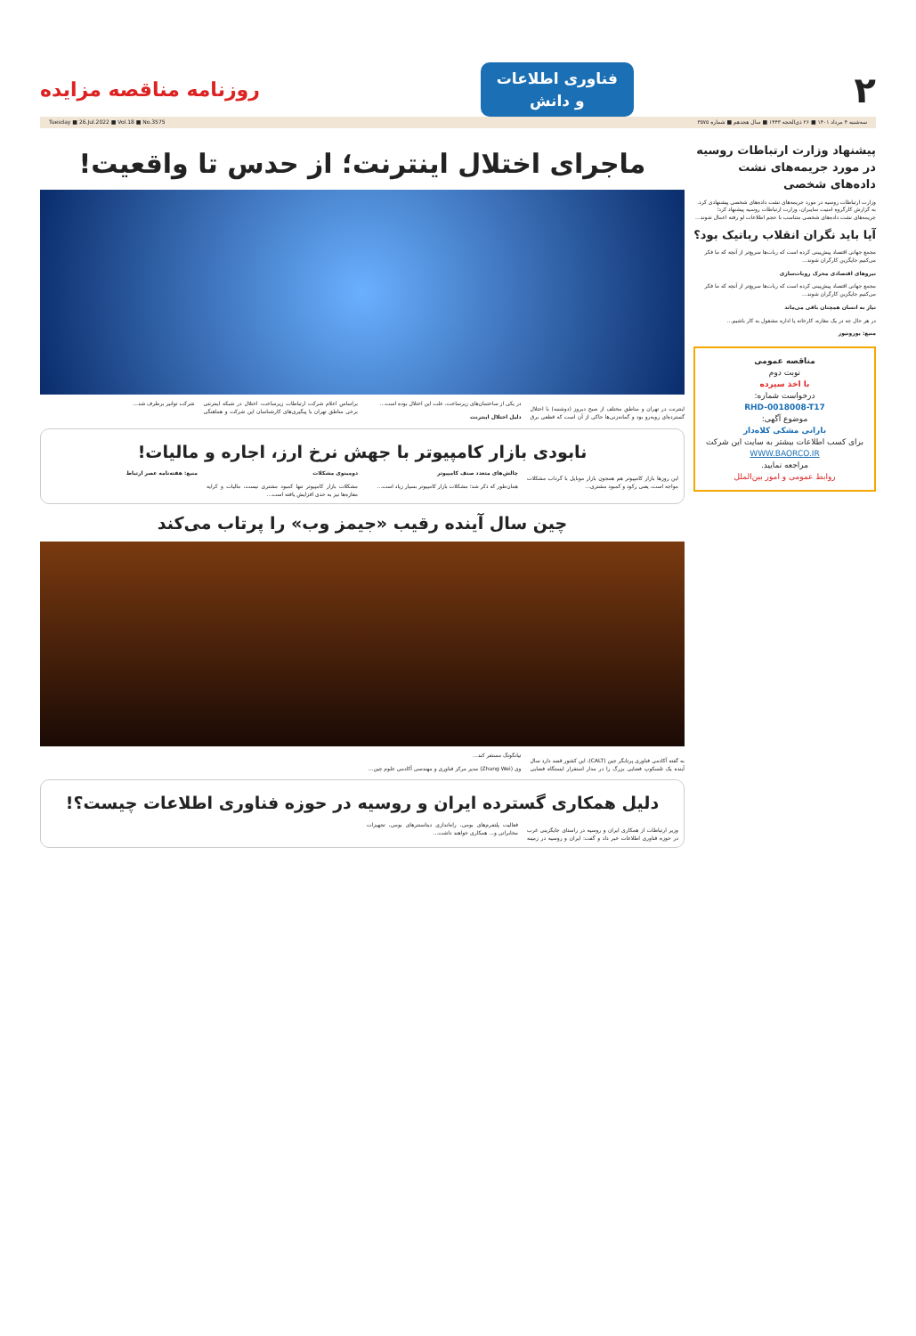۲
فناوری اطلاعات
و دانش
روزنامه مناقصه مزایده
سه‌شنبه ۴ مرداد ۱۴۰۱ ■ ۲۶ ذی‌الحجه ۱۴۴۳ ■ سال هجدهم ■ شماره ۳۵۷۵ Tuesday ■ 26.Jul.2022 ■ Vol.18 ■ No.3575
پیشنهاد وزارت ارتباطات روسیه در مورد جریمه‌های نشت داده‌های شخصی
وزارت ارتباطات روسیه در مورد جریمه‌های نشت داده‌های شخصی پیشنهادی کرد. به گزارش کارگروه امنیت سایبران، وزارت ارتباطات روسیه پیشنهاد کرد؛ جریمه‌های نشت داده‌های شخصی متناسب با حجم اطلاعات لو رفته اعمال شوند...
آیا باید نگران انقلاب رباتیک بود؟
مجمع جهانی اقتصاد پیش‌بینی کرده است که ربات‌ها سریع‌تر از آنچه که ما فکر می‌کنیم جایگزین کارگران شوند...
نیروهای اقتصادی محرک روبات‌سازی
مجمع جهانی اقتصاد پیش‌بینی کرده است که ربات‌ها سریع‌تر از آنچه که ما فکر می‌کنیم جایگزین کارگران شوند...
نیاز به انسان همچنان باقی می‌ماند
در هر حال چه در یک مغازه، کارخانه یا اداره مشغول به کار باشیم...
منبع: یورونیوز
مناقصه عمومی
نوبت دوم
با اخذ سپرده
درخواست شماره:
RHD-0018008-T17
موضوع آگهی:
بارانی مشکی کلاه‌دار
برای کسب اطلاعات بیشتر به سایت این شرکت
WWW.BAORCO.IR
مراجعه نمایید.
روابط عمومی و امور بین‌الملل
ماجرای اختلال اینترنت؛ از حدس تا واقعیت!
اینترنت در تهران و مناطق مختلف از صبح دیروز (دوشنبه) با اختلال گسترده‌ای روبه‌رو بود و گمانه‌زنی‌ها حاکی از آن است که قطعی برق در یکی از ساختمان‌های زیرساخت، علت این اختلال بوده است...
دلیل اختلال اینترنت
براساس اعلام شرکت ارتباطات زیرساخت، اختلال در شبکه اینترنتی برخی مناطق تهران با پیگیری‌های کارشناسان این شرکت و هماهنگی شرکت توانیر برطرف شد...
نابودی بازار کامپیوتر با جهش نرخ ارز، اجاره و مالیات!
این روزها بازار کامپیوتر هم همچون بازار موبایل با گرداب مشکلات مواجه است، یعنی رکود و کمبود مشتری...
چالش‌های متعدد صنف کامپیوتر
همان‌طور که ذکر شد؛ مشکلات بازار کامپیوتر بسیار زیاد است...
دومینوی مشکلات
مشکلات بازار کامپیوتر تنها کمبود مشتری نیست، مالیات و کرایه مغازه‌ها نیز به حدی افزایش یافته است...
منبع: هفته‌نامه عصر ارتباط
چین سال آینده رقیب «جیمز وب» را پرتاب می‌کند
به گفته آکادمی فناوری پرتابگر چین (CALT)، این کشور قصد دارد سال آینده یک تلسکوپ فضایی بزرگ را در مدار استقرار ایستگاه فضایی تیانگونگ مستقر کند...
وی (Zhang Wei) مدیر مرکز فناوری و مهندسی آکادمی علوم چین...
دلیل همکاری گسترده ایران و روسیه در حوزه فناوری اطلاعات چیست؟!
وزیر ارتباطات از همکاری ایران و روسیه در راستای جایگزینی غرب در حوزه فناوری اطلاعات خبر داد و گفت: ایران و روسیه در زمینه فعالیت پلتفرم‌های بومی، راه‌اندازی دیتاسنترهای بومی، تجهیزات مخابراتی و... همکاری خواهند داشت...